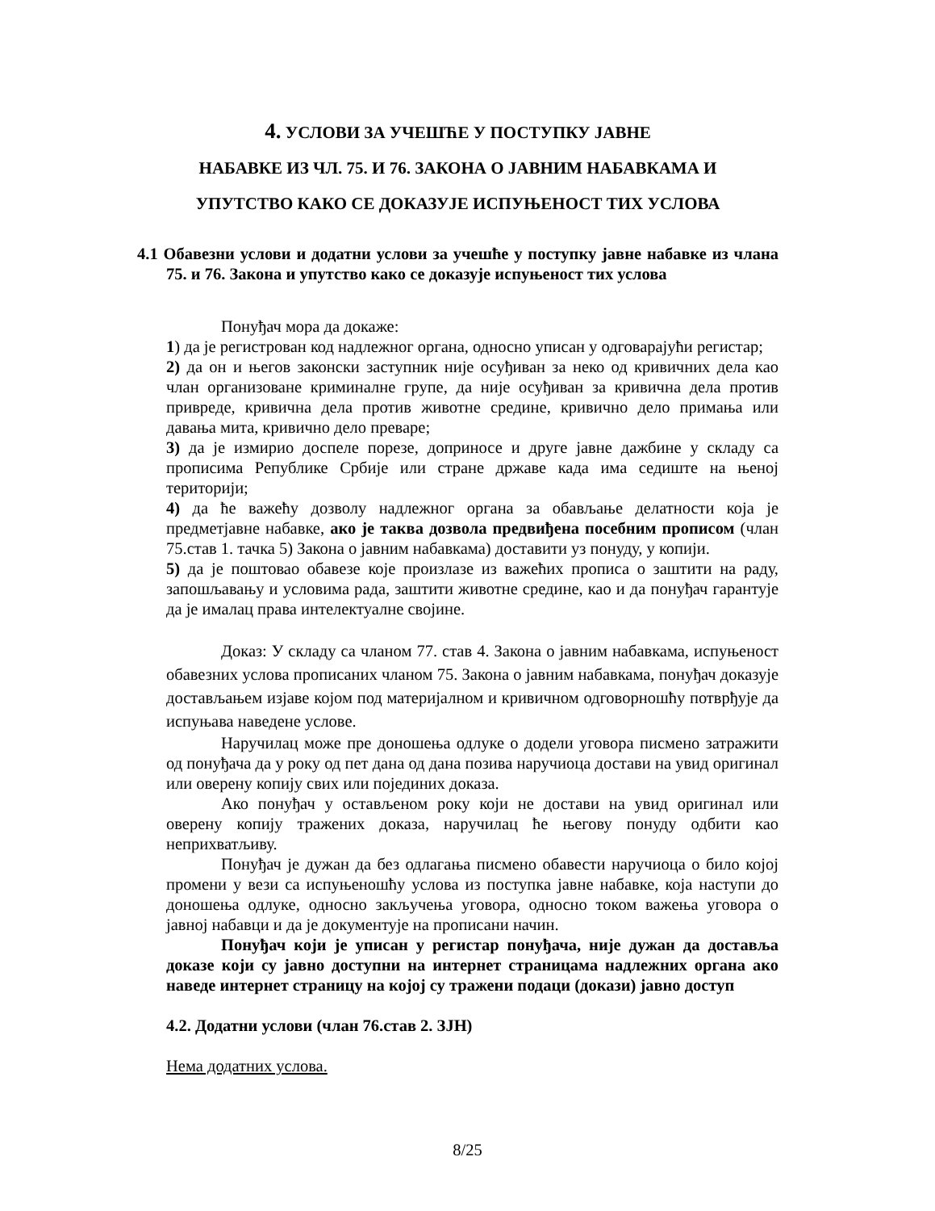4. УСЛОВИ ЗА УЧЕШЋЕ У ПОСТУПКУ ЈАВНЕ
НАБАВКЕ ИЗ ЧЛ. 75. И 76. ЗАКОНА О ЈАВНИМ НАБАВКАМА И
УПУТСТВО КАКО СЕ ДОКАЗУЈЕ ИСПУЊЕНОСТ ТИХ УСЛОВА
4.1 Обавезни услови и додатни услови за учешће у поступку јавне набавке из члана 75. и 76. Закона и упутство како се доказује испуњеност тих услова
Понуђач мора да докаже:
1) да је регистрован код надлежног органа, односно уписан у одговарајући регистар;
2) да он и његов законски заступник није осуђиван за неко од кривичних дела као члан организоване криминалне групе, да није осуђиван за кривична дела против привреде, кривична дела против животне средине, кривично дело примања или давања мита, кривично дело преваре;
3) да је измирио доспеле порезе, доприносе и друге јавне дажбине у складу са прописима Републике Србије или стране државе када има седиште на њеној територији;
4) да ће важећу дозволу надлежног органа за обављање делатности која је предметјавне набавке, ако је таква дозвола предвиђена посебним прописом (члан 75.став 1. тачка 5) Закона о јавним набавкама) доставити уз понуду, у копији.
5) да је поштовао обавезе које произлазе из важећих прописа о заштити на раду, запошљавању и условима рада, заштити животне средине, као и да понуђач гарантује да је ималац права интелектуалне својине.
Доказ: У складу са чланом 77. став 4. Закона о јавним набавкама, испуњеност обавезних услова прописаних чланом 75. Закона о јавним набавкама, понуђач доказује достављањем изјаве којом под материјалном и кривичном одговорношћу потврђује да испуњава наведене услове.
Наручилац може пре доношења одлуке о додели уговора писмено затражити од понуђача да у року од пет дана од дана позива наручиоца достави на увид оригинал или оверену копију свих или појединих доказа.
Ако понуђач у остављеном року који не достави на увид оригинал или оверену копију тражених доказа, наручилац ће његову понуду одбити као неприхватљиву.
Понуђач је дужан да без одлагања писмено обавести наручиоца о било којој промени у вези са испуњеношћу услова из поступка јавне набавке, која наступи до доношења одлуке, односно закључења уговора, односно током важења уговора о јавној набавци и да је документује на прописани начин.
Понуђач који је уписан у регистар понуђача, није дужан да доставља доказе који су јавно доступни на интернет страницама надлежних органа ако наведе интернет страницу на којој су тражени подаци (докази) јавно доступ
4.2. Додатни услови (члан 76.став 2. ЗЈН)
Нема додатних услова.
8/25